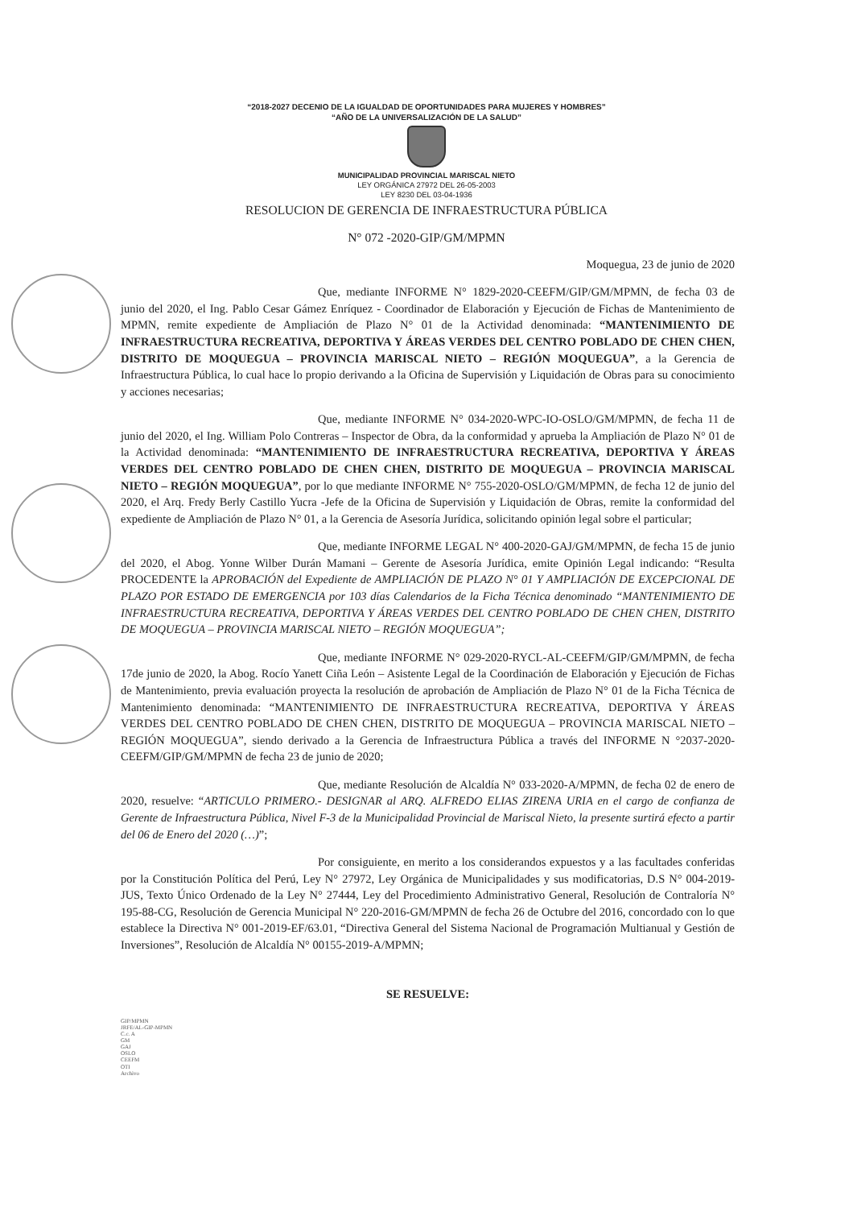“2018-2027 DECENIO DE LA IGUALDAD DE OPORTUNIDADES PARA MUJERES Y HOMBRES”
“AÑO DE LA UNIVERSALIZACIÓN DE LA SALUD”
MUNICIPALIDAD PROVINCIAL MARISCAL NIETO
LEY ORGÁNICA 27972 DEL 26-05-2003
LEY 8230 DEL 03-04-1936
RESOLUCION DE GERENCIA DE INFRAESTRUCTURA PÚBLICA
N° 072 -2020-GIP/GM/MPMN
Moquegua, 23 de junio de 2020
Que, mediante INFORME N° 1829-2020-CEEFM/GIP/GM/MPMN, de fecha 03 de junio del 2020, el Ing. Pablo Cesar Gámez Enríquez - Coordinador de Elaboración y Ejecución de Fichas de Mantenimiento de MPMN, remite expediente de Ampliación de Plazo N° 01 de la Actividad denominada: “MANTENIMIENTO DE INFRAESTRUCTURA RECREATIVA, DEPORTIVA Y ÁREAS VERDES DEL CENTRO POBLADO DE CHEN CHEN, DISTRITO DE MOQUEGUA – PROVINCIA MARISCAL NIETO – REGIÓN MOQUEGUA”, a la Gerencia de Infraestructura Pública, lo cual hace lo propio derivando a la Oficina de Supervisión y Liquidación de Obras para su conocimiento y acciones necesarias;
Que, mediante INFORME N° 034-2020-WPC-IO-OSLO/GM/MPMN, de fecha 11 de junio del 2020, el Ing. William Polo Contreras – Inspector de Obra, da la conformidad y aprueba la Ampliación de Plazo N° 01 de la Actividad denominada: “MANTENIMIENTO DE INFRAESTRUCTURA RECREATIVA, DEPORTIVA Y ÁREAS VERDES DEL CENTRO POBLADO DE CHEN CHEN, DISTRITO DE MOQUEGUA – PROVINCIA MARISCAL NIETO – REGIÓN MOQUEGUA”, por lo que mediante INFORME N° 755-2020-OSLO/GM/MPMN, de fecha 12 de junio del 2020, el Arq. Fredy Berly Castillo Yucra -Jefe de la Oficina de Supervisión y Liquidación de Obras, remite la conformidad del expediente de Ampliación de Plazo N° 01, a la Gerencia de Asesoría Jurídica, solicitando opinión legal sobre el particular;
Que, mediante INFORME LEGAL N° 400-2020-GAJ/GM/MPMN, de fecha 15 de junio del 2020, el Abog. Yonne Wilber Durán Mamani – Gerente de Asesoría Jurídica, emite Opinión Legal indicando: “Resulta PROCEDENTE la APROBACIÓN del Expediente de AMPLIACIÓN DE PLAZO N° 01 Y AMPLIACIÓN DE EXCEPCIONAL DE PLAZO POR ESTADO DE EMERGENCIA por 103 días Calendarios de la Ficha Técnica denominado “MANTENIMIENTO DE INFRAESTRUCTURA RECREATIVA, DEPORTIVA Y ÁREAS VERDES DEL CENTRO POBLADO DE CHEN CHEN, DISTRITO DE MOQUEGUA – PROVINCIA MARISCAL NIETO – REGIÓN MOQUEGUA”;
Que, mediante INFORME N° 029-2020-RYCL-AL-CEEFM/GIP/GM/MPMN, de fecha 17de junio de 2020, la Abog. Rocío Yanett Ciña León – Asistente Legal de la Coordinación de Elaboración y Ejecución de Fichas de Mantenimiento, previa evaluación proyecta la resolución de aprobación de Ampliación de Plazo N° 01 de la Ficha Técnica de Mantenimiento denominada: “MANTENIMIENTO DE INFRAESTRUCTURA RECREATIVA, DEPORTIVA Y ÁREAS VERDES DEL CENTRO POBLADO DE CHEN CHEN, DISTRITO DE MOQUEGUA – PROVINCIA MARISCAL NIETO – REGIÓN MOQUEGUA”, siendo derivado a la Gerencia de Infraestructura Pública a través del INFORME N °2037-2020-CEEFM/GIP/GM/MPMN de fecha 23 de junio de 2020;
Que, mediante Resolución de Alcaldía N° 033-2020-A/MPMN, de fecha 02 de enero de 2020, resuelve: “ARTICULO PRIMERO.- DESIGNAR al ARQ. ALFREDO ELIAS ZIRENA URIA en el cargo de confianza de Gerente de Infraestructura Pública, Nivel F-3 de la Municipalidad Provincial de Mariscal Nieto, la presente surtirá efecto a partir del 06 de Enero del 2020 (…)”;
Por consiguiente, en merito a los considerandos expuestos y a las facultades conferidas por la Constitución Política del Perú, Ley N° 27972, Ley Orgánica de Municipalidades y sus modificatorias, D.S N° 004-2019-JUS, Texto Único Ordenado de la Ley N° 27444, Ley del Procedimiento Administrativo General, Resolución de Contraloría N° 195-88-CG, Resolución de Gerencia Municipal N° 220-2016-GM/MPMN de fecha 26 de Octubre del 2016, concordado con lo que establece la Directiva N° 001-2019-EF/63.01, “Directiva General del Sistema Nacional de Programación Multianual y Gestión de Inversiones”, Resolución de Alcaldía N° 00155-2019-A/MPMN;
SE RESUELVE:
GIP/MPMN
JRFE/AL-GIP-MPMN
C.c. A
GM
GAJ
OSLO
CEEFM
OTI
Archivo